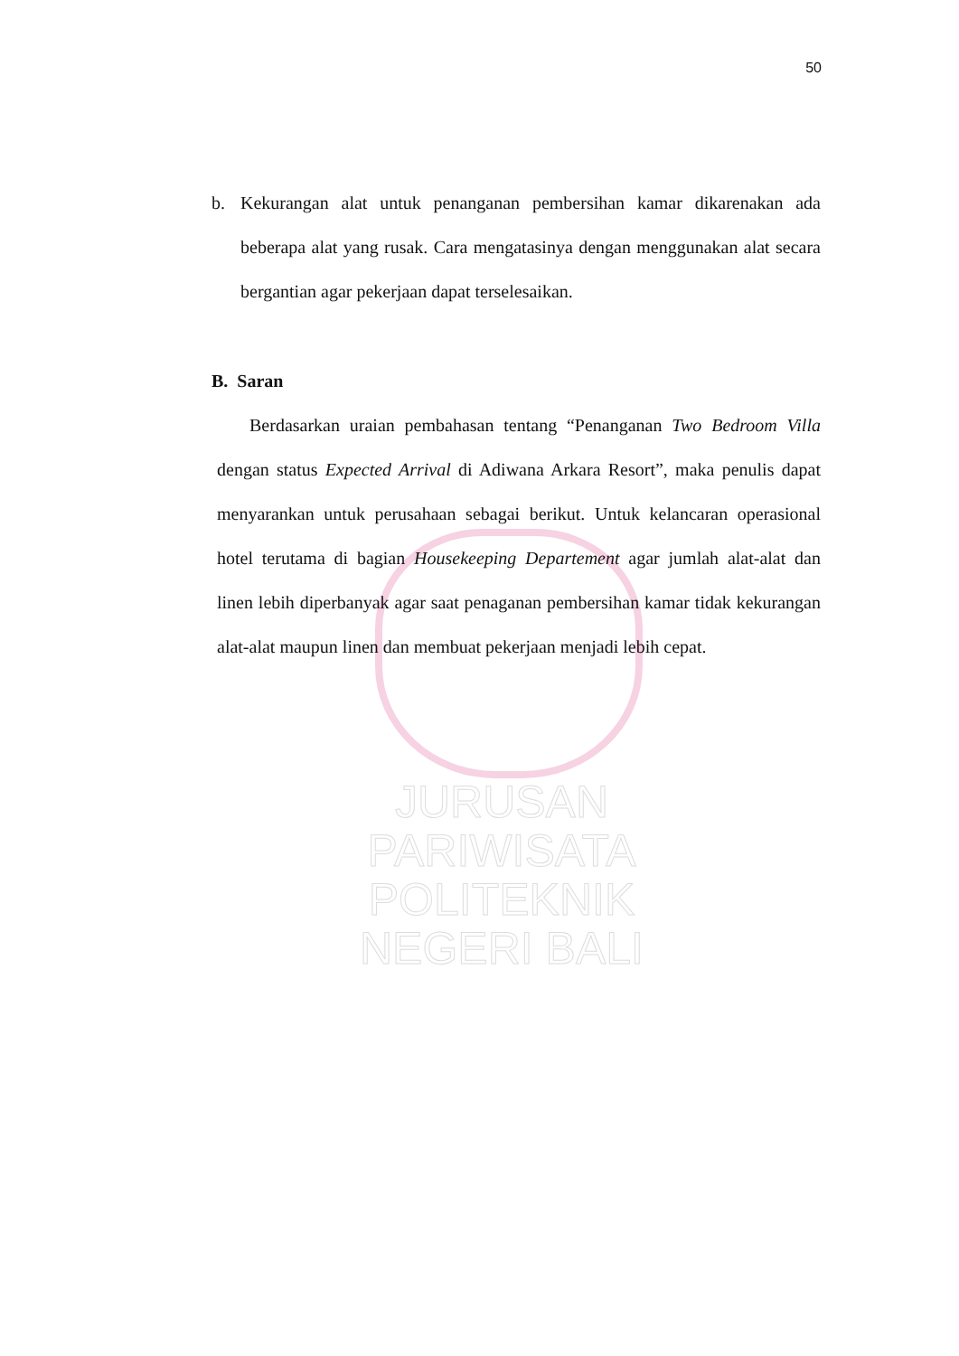50
b. Kekurangan alat untuk penanganan pembersihan kamar dikarenakan ada beberapa alat yang rusak. Cara mengatasinya dengan menggunakan alat secara bergantian agar pekerjaan dapat terselesaikan.
B. Saran
Berdasarkan uraian pembahasan tentang “Penanganan Two Bedroom Villa dengan status Expected Arrival di Adiwana Arkara Resort”, maka penulis dapat menyarankan untuk perusahaan sebagai berikut. Untuk kelancaran operasional hotel terutama di bagian Housekeeping Departement agar jumlah alat-alat dan linen lebih diperbanyak agar saat penaganan pembersihan kamar tidak kekurangan alat-alat maupun linen dan membuat pekerjaan menjadi lebih cepat.
JURUSAN PARIWISATA
POLITEKNIK NEGERI BALI